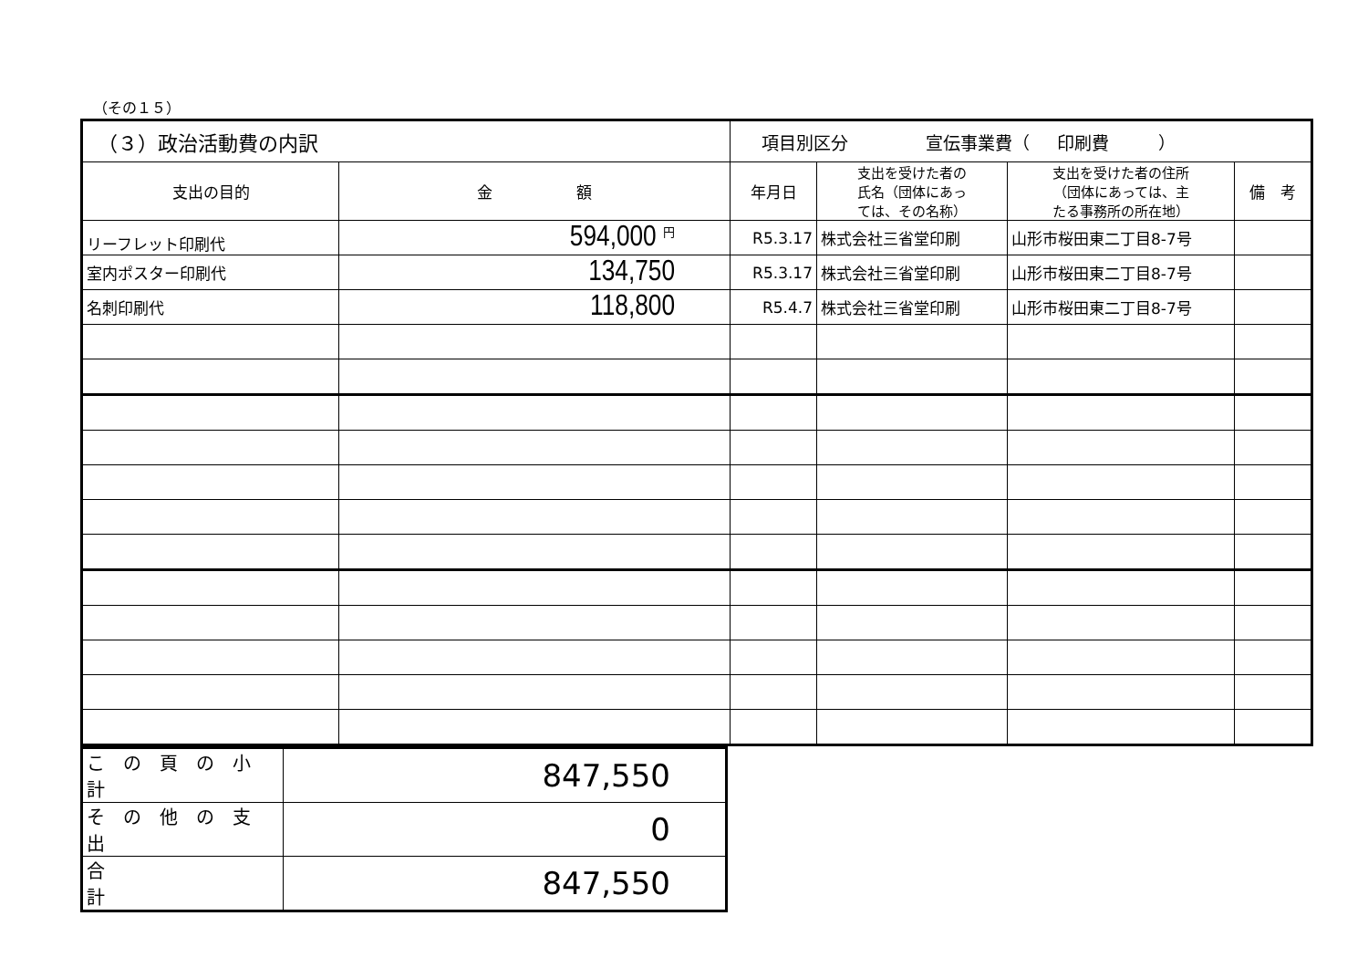（その１５）
| （３）政治活動費の内訳 | | 項目別区分 宣伝事業費（ 印刷費 ） | | | |
| 支出の目的 | 金 額 | 年月日 | 支出を受けた者の 氏名（団体にあっ ては、その名称） | 支出を受けた者の住所 （団体にあっては、主 たる事務所の所在地） | 備 考 |
| リーフレット印刷代 | 594,000 円 | R5.3.17 | 株式会社三省堂印刷 | 山形市桜田東二丁目8-7号 | |
| 室内ポスター印刷代 | 134,750 | R5.3.17 | 株式会社三省堂印刷 | 山形市桜田東二丁目8-7号 | |
| 名刺印刷代 | 118,800 | R5.4.7 | 株式会社三省堂印刷 | 山形市桜田東二丁目8-7号 | |
| こ の 頁 の 小 計 | 847,550 |
| そ の 他 の 支 出 | 0 |
| 合 計 | 847,550 |